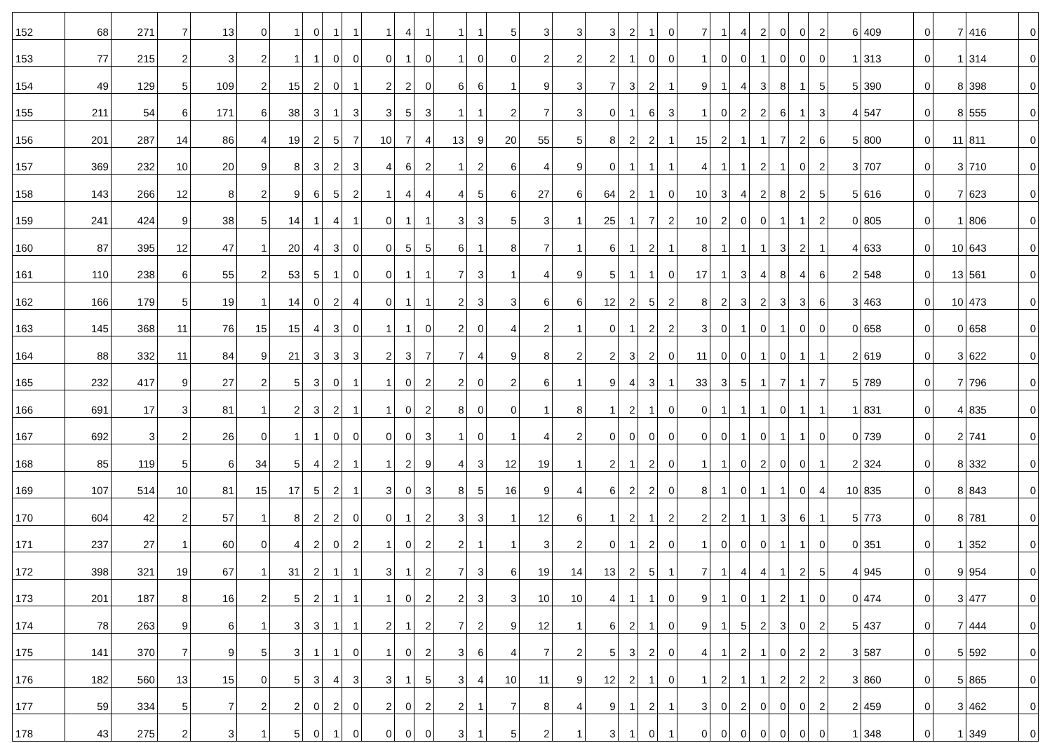| 152 | 68 | 271 | 7 | 13 | 0 | 1 | 0 | 1 | 1 | 1 | 4 | 1 | 1 | 1 | 5 | 3 | 3 | 3 | 2 | 1 | 0 | 7 | 1 | 4 | 2 | 0 | 0 | 2 | 6 | 409 | 0 | 7 | 416 | 0 |
| 153 | 77 | 215 | 2 | 3 | 2 | 1 | 1 | 0 | 0 | 0 | 1 | 0 | 1 | 0 | 0 | 2 | 2 | 2 | 1 | 0 | 0 | 1 | 0 | 0 | 1 | 0 | 0 | 0 | 1 | 313 | 0 | 1 | 314 | 0 |
| 154 | 49 | 129 | 5 | 109 | 2 | 15 | 2 | 0 | 1 | 2 | 2 | 0 | 6 | 6 | 1 | 9 | 3 | 7 | 3 | 2 | 1 | 9 | 1 | 4 | 3 | 8 | 1 | 5 | 5 | 390 | 0 | 8 | 398 | 0 |
| 155 | 211 | 54 | 6 | 171 | 6 | 38 | 3 | 1 | 3 | 3 | 5 | 3 | 1 | 1 | 2 | 7 | 3 | 0 | 1 | 6 | 3 | 1 | 0 | 2 | 2 | 6 | 1 | 3 | 4 | 547 | 0 | 8 | 555 | 0 |
| 156 | 201 | 287 | 14 | 86 | 4 | 19 | 2 | 5 | 7 | 10 | 7 | 4 | 13 | 9 | 20 | 55 | 5 | 8 | 2 | 2 | 1 | 15 | 2 | 1 | 1 | 7 | 2 | 6 | 5 | 800 | 0 | 11 | 811 | 0 |
| 157 | 369 | 232 | 10 | 20 | 9 | 8 | 3 | 2 | 3 | 4 | 6 | 2 | 1 | 2 | 6 | 4 | 9 | 0 | 1 | 1 | 1 | 4 | 1 | 1 | 2 | 1 | 0 | 2 | 3 | 707 | 0 | 3 | 710 | 0 |
| 158 | 143 | 266 | 12 | 8 | 2 | 9 | 6 | 5 | 2 | 1 | 4 | 4 | 4 | 5 | 6 | 27 | 6 | 64 | 2 | 1 | 0 | 10 | 3 | 4 | 2 | 8 | 2 | 5 | 5 | 616 | 0 | 7 | 623 | 0 |
| 159 | 241 | 424 | 9 | 38 | 5 | 14 | 1 | 4 | 1 | 0 | 1 | 1 | 3 | 3 | 5 | 3 | 1 | 25 | 1 | 7 | 2 | 10 | 2 | 0 | 0 | 1 | 1 | 2 | 0 | 805 | 0 | 1 | 806 | 0 |
| 160 | 87 | 395 | 12 | 47 | 1 | 20 | 4 | 3 | 0 | 0 | 5 | 5 | 6 | 1 | 8 | 7 | 1 | 6 | 1 | 2 | 1 | 8 | 1 | 1 | 1 | 3 | 2 | 1 | 4 | 633 | 0 | 10 | 643 | 0 |
| 161 | 110 | 238 | 6 | 55 | 2 | 53 | 5 | 1 | 0 | 0 | 1 | 1 | 7 | 3 | 1 | 4 | 9 | 5 | 1 | 1 | 0 | 17 | 1 | 3 | 4 | 8 | 4 | 6 | 2 | 548 | 0 | 13 | 561 | 0 |
| 162 | 166 | 179 | 5 | 19 | 1 | 14 | 0 | 2 | 4 | 0 | 1 | 1 | 2 | 3 | 3 | 6 | 6 | 12 | 2 | 5 | 2 | 8 | 2 | 3 | 2 | 3 | 3 | 6 | 3 | 463 | 0 | 10 | 473 | 0 |
| 163 | 145 | 368 | 11 | 76 | 15 | 15 | 4 | 3 | 0 | 1 | 1 | 0 | 2 | 0 | 4 | 2 | 1 | 0 | 1 | 2 | 2 | 3 | 0 | 1 | 0 | 1 | 0 | 0 | 0 | 658 | 0 | 0 | 658 | 0 |
| 164 | 88 | 332 | 11 | 84 | 9 | 21 | 3 | 3 | 3 | 2 | 3 | 7 | 7 | 4 | 9 | 8 | 2 | 2 | 3 | 2 | 0 | 11 | 0 | 0 | 1 | 0 | 1 | 1 | 2 | 619 | 0 | 3 | 622 | 0 |
| 165 | 232 | 417 | 9 | 27 | 2 | 5 | 3 | 0 | 1 | 1 | 0 | 2 | 2 | 0 | 2 | 6 | 1 | 9 | 4 | 3 | 1 | 33 | 3 | 5 | 1 | 7 | 1 | 7 | 5 | 789 | 0 | 7 | 796 | 0 |
| 166 | 691 | 17 | 3 | 81 | 1 | 2 | 3 | 2 | 1 | 1 | 0 | 2 | 8 | 0 | 0 | 1 | 8 | 1 | 2 | 1 | 0 | 0 | 1 | 1 | 1 | 0 | 1 | 1 | 1 | 831 | 0 | 4 | 835 | 0 |
| 167 | 692 | 3 | 2 | 26 | 0 | 1 | 1 | 0 | 0 | 0 | 0 | 3 | 1 | 0 | 1 | 4 | 2 | 0 | 0 | 0 | 0 | 0 | 0 | 1 | 0 | 1 | 1 | 0 | 0 | 739 | 0 | 2 | 741 | 0 |
| 168 | 85 | 119 | 5 | 6 | 34 | 5 | 4 | 2 | 1 | 1 | 2 | 9 | 4 | 3 | 12 | 19 | 1 | 2 | 1 | 2 | 0 | 1 | 1 | 0 | 2 | 0 | 0 | 1 | 2 | 324 | 0 | 8 | 332 | 0 |
| 169 | 107 | 514 | 10 | 81 | 15 | 17 | 5 | 2 | 1 | 3 | 0 | 3 | 8 | 5 | 16 | 9 | 4 | 6 | 2 | 2 | 0 | 8 | 1 | 0 | 1 | 1 | 0 | 4 | 10 | 835 | 0 | 8 | 843 | 0 |
| 170 | 604 | 42 | 2 | 57 | 1 | 8 | 2 | 2 | 0 | 0 | 1 | 2 | 3 | 3 | 1 | 12 | 6 | 1 | 2 | 1 | 2 | 2 | 2 | 1 | 1 | 3 | 6 | 1 | 5 | 773 | 0 | 8 | 781 | 0 |
| 171 | 237 | 27 | 1 | 60 | 0 | 4 | 2 | 0 | 2 | 1 | 0 | 2 | 2 | 1 | 1 | 3 | 2 | 0 | 1 | 2 | 0 | 1 | 0 | 0 | 0 | 1 | 1 | 0 | 0 | 351 | 0 | 1 | 352 | 0 |
| 172 | 398 | 321 | 19 | 67 | 1 | 31 | 2 | 1 | 1 | 3 | 1 | 2 | 7 | 3 | 6 | 19 | 14 | 13 | 2 | 5 | 1 | 7 | 1 | 4 | 4 | 1 | 2 | 5 | 4 | 945 | 0 | 9 | 954 | 0 |
| 173 | 201 | 187 | 8 | 16 | 2 | 5 | 2 | 1 | 1 | 1 | 0 | 2 | 2 | 3 | 3 | 10 | 10 | 4 | 1 | 1 | 0 | 9 | 1 | 0 | 1 | 2 | 1 | 0 | 0 | 474 | 0 | 3 | 477 | 0 |
| 174 | 78 | 263 | 9 | 6 | 1 | 3 | 3 | 1 | 1 | 2 | 1 | 2 | 7 | 2 | 9 | 12 | 1 | 6 | 2 | 1 | 0 | 9 | 1 | 5 | 2 | 3 | 0 | 2 | 5 | 437 | 0 | 7 | 444 | 0 |
| 175 | 141 | 370 | 7 | 9 | 5 | 3 | 1 | 1 | 0 | 1 | 0 | 2 | 3 | 6 | 4 | 7 | 2 | 5 | 3 | 2 | 0 | 4 | 1 | 2 | 1 | 0 | 2 | 2 | 3 | 587 | 0 | 5 | 592 | 0 |
| 176 | 182 | 560 | 13 | 15 | 0 | 5 | 3 | 4 | 3 | 3 | 1 | 5 | 3 | 4 | 10 | 11 | 9 | 12 | 2 | 1 | 0 | 1 | 2 | 1 | 1 | 2 | 2 | 2 | 3 | 860 | 0 | 5 | 865 | 0 |
| 177 | 59 | 334 | 5 | 7 | 2 | 2 | 0 | 2 | 0 | 2 | 0 | 2 | 2 | 1 | 7 | 8 | 4 | 9 | 1 | 2 | 1 | 3 | 0 | 2 | 0 | 0 | 0 | 2 | 2 | 459 | 0 | 3 | 462 | 0 |
| 178 | 43 | 275 | 2 | 3 | 1 | 5 | 0 | 1 | 0 | 0 | 0 | 0 | 3 | 1 | 5 | 2 | 1 | 3 | 1 | 0 | 1 | 0 | 0 | 0 | 0 | 0 | 0 | 0 | 1 | 348 | 0 | 1 | 349 | 0 |